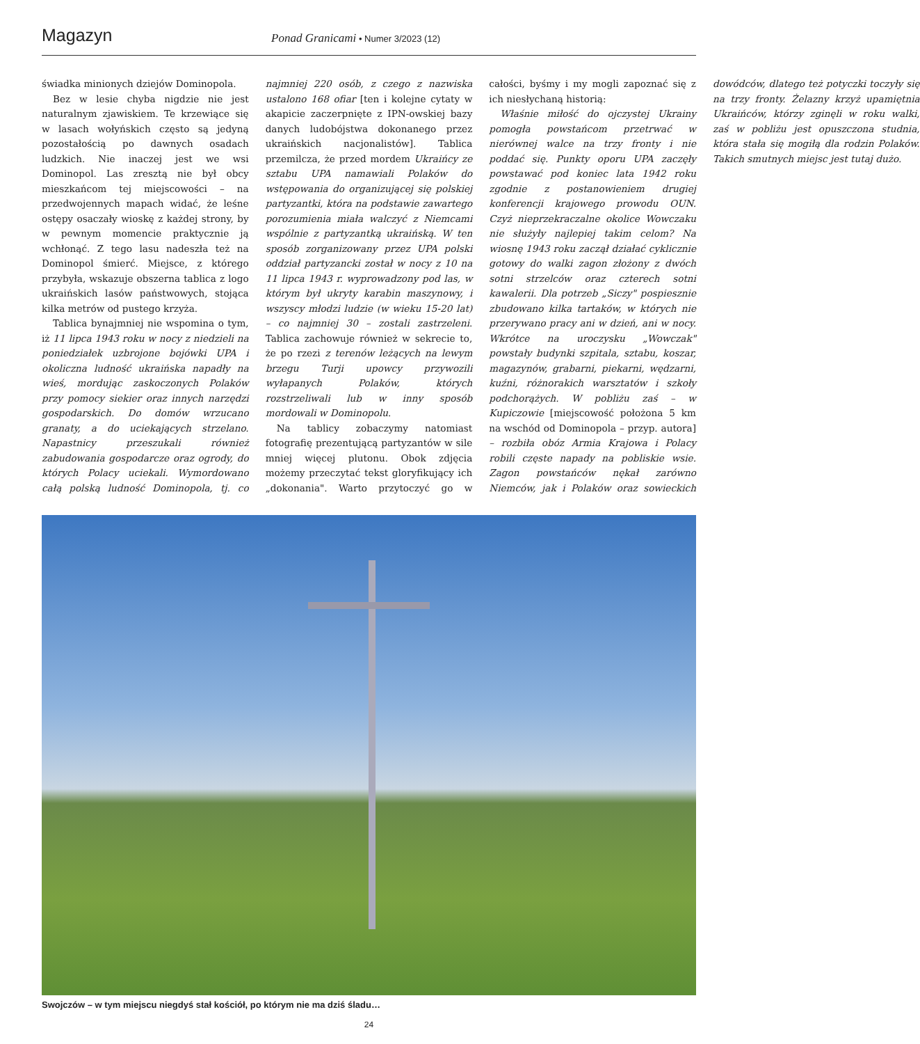Magazyn
Ponad Granicami • Numer 3/2023 (12)
świadka minionych dziejów Dominopola.
Bez w lesie chyba nigdzie nie jest naturalnym zjawiskiem. Te krzewiące się w lasach wołyńskich często są jedyną pozostałością po dawnych osadach ludzkich. Nie inaczej jest we wsi Dominopol. Las zresztą nie był obcy mieszkańcom tej miejscowości – na przedwojennych mapach widać, że leśne ostępy osaczały wioskę z każdej strony, by w pewnym momencie praktycznie ją wchłonąć. Z tego lasu nadeszła też na Dominopol śmierć. Miejsce, z którego przybyła, wskazuje obszerna tablica z logo ukraińskich lasów państwowych, stojąca kilka metrów od pustego krzyża.
Tablica bynajmniej nie wspomina o tym, iż 11 lipca 1943 roku w nocy z niedzieli na poniedziałek uzbrojone bojówki UPA i okoliczna ludność ukraińska napadły na wieś, mordując zaskoczonych Polaków przy pomocy siekier oraz innych narzędzi gospodarskich. Do domów wrzucano granaty, a do uciekających strzelano. Napastnicy przeszukali również zabudowania gospodarcze oraz ogrody, do których Polacy uciekali. Wymordowano całą polską ludność Dominopola, tj. co najmniej 220 osób, z czego z nazwiska ustalono 168 ofiar [ten i kolejne cytaty w akapicie zaczerpnięte z IPN-owskiej bazy danych ludobójstwa dokonanego przez ukraińskich nacjonalistów]. Tablica przemilcza, że przed mordem Ukraińcy ze sztabu UPA namawiali Polaków do wstępowania do organizującej się polskiej partyzantki, która na podstawie zawartego porozumienia miała walczyć z Niemcami wspólnie z partyzantką ukraińską. W ten sposób zorganizowany przez UPA polski oddział partyzancki został w nocy z 10 na 11 lipca 1943 r. wyprowadzony pod las, w którym był ukryty karabin maszynowy, i wszyscy młodzi ludzie (w wieku 15-20 lat) – co najmniej 30 – zostali zastrzeleni. Tablica zachowuje również w sekrecie to, że po rzezi z terenów leżących na lewym brzegu Turji upowcy przywozili wyłapanych Polaków, których rozstrzeliwali lub w inny sposób mordowali w Dominopolu.
Na tablicy zobaczymy natomiast fotografię prezentującą partyzantów w sile mniej więcej plutonu. Obok zdjęcia możemy przeczytać tekst gloryfikujący ich „dokonania". Warto przytoczyć go w całości, byśmy i my mogli zapoznać się z ich niesłychaną historią:
Właśnie miłość do ojczystej Ukrainy pomogła powstańcom przetrwać w nierównej walce na trzy fronty i nie poddać się. Punkty oporu UPA zaczęły powstawać pod koniec lata 1942 roku zgodnie z postanowieniem drugiej konferencji krajowego prowodu OUN. Czyż nieprzekraczalne okolice Wowczaku nie służyły najlepiej takim celom? Na wiosnę 1943 roku zaczął działać cyklicznie gotowy do walki zagon złożony z dwóch sotni strzelców oraz czterech sotni kawalerii. Dla potrzeb „Siczy" pospiesznie zbudowano kilka tartaków, w których nie przerywano pracy ani w dzień, ani w nocy. Wkrótce na uroczysku „Wowczak" powstały budynki szpitala, sztabu, koszar, magazynów, grabarni, piekarni, wędzarni, kuźni, różnorakich warsztatów i szkoły podchorążych. W pobliżu zaś – w Kupiczowie [miejscowość położona 5 km na wschód od Dominopola – przyp. autora] – rozbiła obóz Armia Krajowa i Polacy robili częste napady na pobliskie wsie. Zagon powstańców nękał zarówno Niemców, jak i Polaków oraz sowieckich dowódców, dlatego też potyczki toczyły się na trzy fronty. Żelazny krzyż upamiętnia Ukraińców, którzy zginęli w roku walki, zaś w pobliżu jest opuszczona studnia, która stała się mogiłą dla rodzin Polaków. Takich smutnych miejsc jest tutaj dużo.
Swojczów – w tym miejscu niegdyś stał kościół, po którym nie ma dziś śladu…
24